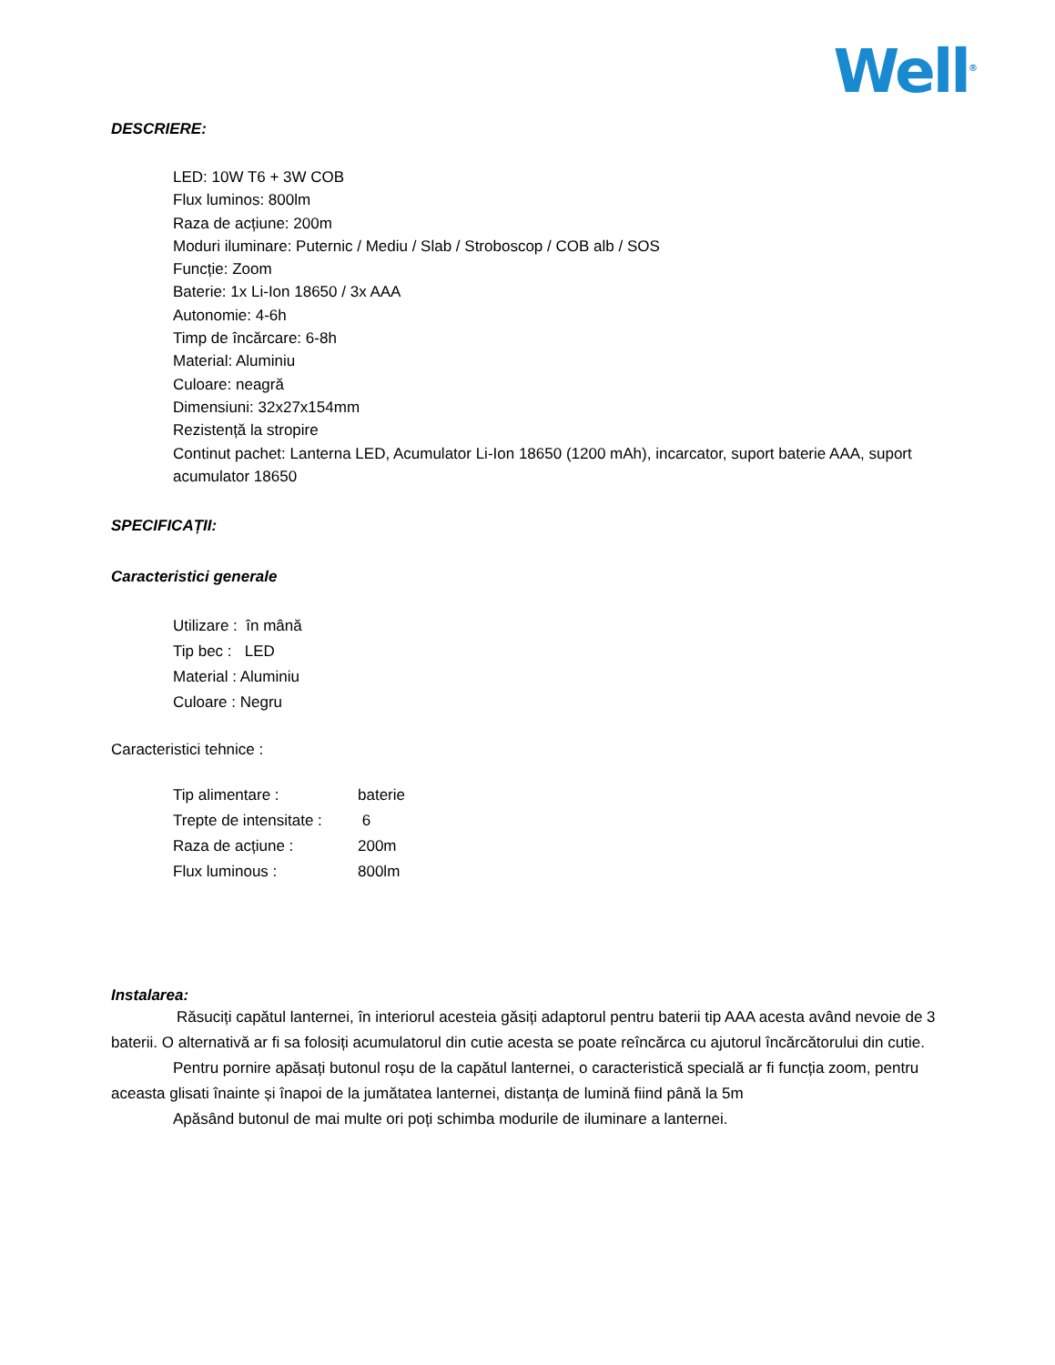Well<sup>®</sup>
DESCRIERE:
LED: 10W T6 + 3W COB
Flux luminos: 800lm
Raza de acțiune: 200m
Moduri iluminare: Puternic / Mediu / Slab / Stroboscop / COB alb / SOS
Funcție: Zoom
Baterie: 1x Li-Ion 18650 / 3x AAA
Autonomie: 4-6h
Timp de încărcare: 6-8h
Material: Aluminiu
Culoare: neagră
Dimensiuni: 32x27x154mm
Rezistență la stropire
Continut pachet: Lanterna LED, Acumulator Li-Ion 18650 (1200 mAh), incarcator, suport baterie AAA, suport acumulator 18650
SPECIFICAȚII:
Caracteristici generale
Utilizare : în mână
Tip bec : LED
Material : Aluminiu
Culoare : Negru
Caracteristici tehnice :
| Tip alimentare : | baterie |
| Trepte de intensitate : | 6 |
| Raza de acțiune : | 200m |
| Flux luminous : | 800lm |
Instalarea:
Răsuciți capătul lanternei, în interiorul acesteia găsiți adaptorul pentru baterii tip AAA acesta având nevoie de 3 baterii. O alternativă ar fi sa folosiți acumulatorul din cutie acesta se poate reîncărca cu ajutorul încărcătorului din cutie.
Pentru pornire apăsați butonul roșu de la capătul lanternei, o caracteristică specială ar fi funcția zoom, pentru aceasta glisati înainte și înapoi de la jumătatea lanternei, distanța de lumină fiind până la 5m
Apăsând butonul de mai multe ori poți schimba modurile de iluminare a lanternei.